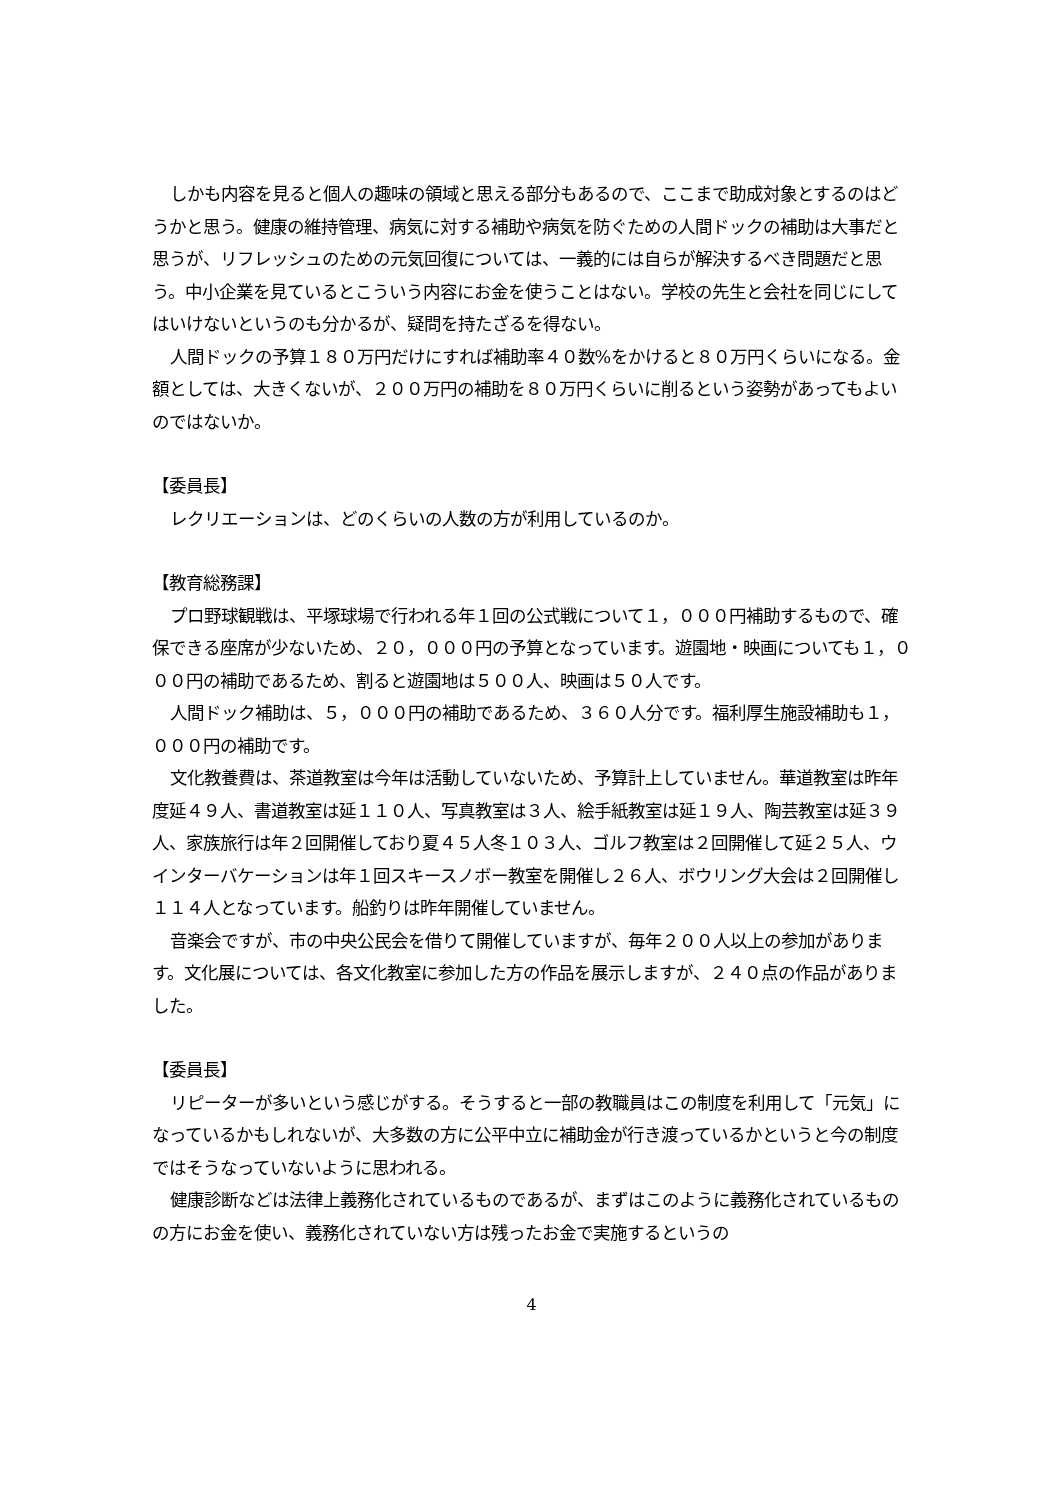しかも内容を見ると個人の趣味の領域と思える部分もあるので、ここまで助成対象とするのはどうかと思う。健康の維持管理、病気に対する補助や病気を防ぐための人間ドックの補助は大事だと思うが、リフレッシュのための元気回復については、一義的には自らが解決するべき問題だと思う。中小企業を見ているとこういう内容にお金を使うことはない。学校の先生と会社を同じにしてはいけないというのも分かるが、疑問を持たざるを得ない。
人間ドックの予算１８０万円だけにすれば補助率４０数%をかけると８０万円くらいになる。金額としては、大きくないが、２００万円の補助を８０万円くらいに削るという姿勢があってもよいのではないか。
【委員長】
レクリエーションは、どのくらいの人数の方が利用しているのか。
【教育総務課】
プロ野球観戦は、平塚球場で行われる年１回の公式戦について１，０００円補助するもので、確保できる座席が少ないため、２０，０００円の予算となっています。遊園地・映画についても１，０００円の補助であるため、割ると遊園地は５００人、映画は５０人です。
人間ドック補助は、５，０００円の補助であるため、３６０人分です。福利厚生施設補助も１，０００円の補助です。
文化教養費は、茶道教室は今年は活動していないため、予算計上していません。華道教室は昨年度延４９人、書道教室は延１１０人、写真教室は３人、絵手紙教室は延１９人、陶芸教室は延３９人、家族旅行は年２回開催しており夏４５人冬１０３人、ゴルフ教室は２回開催して延２５人、ウインターバケーションは年１回スキースノボー教室を開催し２６人、ボウリング大会は２回開催し１１４人となっています。船釣りは昨年開催していません。
音楽会ですが、市の中央公民会を借りて開催していますが、毎年２００人以上の参加があります。文化展については、各文化教室に参加した方の作品を展示しますが、２４０点の作品がありました。
【委員長】
リピーターが多いという感じがする。そうすると一部の教職員はこの制度を利用して「元気」になっているかもしれないが、大多数の方に公平中立に補助金が行き渡っているかというと今の制度ではそうなっていないように思われる。
健康診断などは法律上義務化されているものであるが、まずはこのように義務化されているものの方にお金を使い、義務化されていない方は残ったお金で実施するというの
4